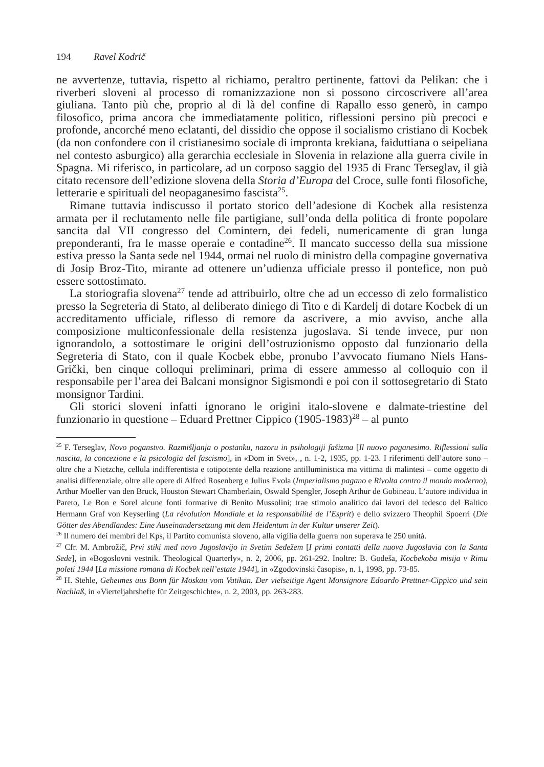194 Ravel Kodrič
ne avvertenze, tuttavia, rispetto al richiamo, peraltro pertinente, fattovi da Pelikan: che i riverberi sloveni al processo di romanizzazione non si possono circoscrivere all’area giuliana. Tanto più che, proprio al di là del confine di Rapallo esso generò, in campo filosofico, prima ancora che immediatamente politico, riflessioni persino più precoci e profonde, ancorché meno eclatanti, del dissidio che oppose il socialismo cristiano di Kocbek (da non confondere con il cristianesimo sociale di impronta krekiana, faiduttiana o seipeliana nel contesto asburgico) alla gerarchia ecclesiale in Slovenia in relazione alla guerra civile in Spagna. Mi riferisco, in particolare, ad un corposo saggio del 1935 di Franc Terseglav, il già citato recensore dell’edizione slovena della Storia d’Europa del Croce, sulle fonti filosofiche, letterarie e spirituali del neopaganesimo fascista<sup>25</sup>.
Rimane tuttavia indiscusso il portato storico dell’adesione di Kocbek alla resistenza armata per il reclutamento nelle file partigiane, sull’onda della politica di fronte popolare sancita dal VII congresso del Comintern, dei fedeli, numericamente di gran lunga preponderanti, fra le masse operaie e contadine<sup>26</sup>. Il mancato successo della sua missione estiva presso la Santa sede nel 1944, ormai nel ruolo di ministro della compagine governativa di Josip Broz-Tito, mirante ad ottenere un’udienza ufficiale presso il pontefice, non può essere sottostimato.
La storiografia slovena<sup>27</sup> tende ad attribuirlo, oltre che ad un eccesso di zelo formalistico presso la Segreteria di Stato, al deliberato diniego di Tito e di Kardelj di dotare Kocbek di un accreditamento ufficiale, riflesso di remore da ascrivere, a mio avviso, anche alla composizione multiconfessionale della resistenza jugoslava. Si tende invece, pur non ignorandolo, a sottostimare le origini dell’ostruzionismo opposto dal funzionario della Segreteria di Stato, con il quale Kocbek ebbe, pronubo l’avvocato fiumano Niels Hans-Grički, ben cinque colloqui preliminari, prima di essere ammesso al colloquio con il responsabile per l’area dei Balcani monsignor Sigismondi e poi con il sottosegretario di Stato monsignor Tardini.
Gli storici sloveni infatti ignorano le origini italo-slovene e dalmate-triestine del funzionario in questione – Eduard Prettner Cippico (1905-1983)<sup>28</sup> – al punto
<sup>25</sup> F. Terseglav, Novo poganstvo. Razmišljanja o postanku, nazoru in psihologiji fašizma [Il nuovo paganesimo. Riflessioni sulla nascita, la concezione e la psicologia del fascismo], in «Dom in Svet», , n. 1-2, 1935, pp. 1-23. I riferimenti dell’autore sono – oltre che a Nietzche, cellula indifferentista e totipotente della reazione antilluministica ma vittima di malintesi – come oggetto di analisi differenziale, oltre alle opere di Alfred Rosenberg e Julius Evola (Imperialismo pagano e Rivolta contro il mondo moderno), Arthur Moeller van den Bruck, Houston Stewart Chamberlain, Oswald Spengler, Joseph Arthur de Gobineau. L’autore individua in Pareto, Le Bon e Sorel alcune fonti formative di Benito Mussolini; trae stimolo analitico dai lavori del tedesco del Baltico Hermann Graf von Keyserling (La révolution Mondiale et la responsabilité de l’Esprit) e dello svizzero Theophil Spoerri (Die Götter des Abendlandes: Eine Auseinandersetzung mit dem Heidentum in der Kultur unserer Zeit).
<sup>26</sup> Il numero dei membri del Kps, il Partito comunista sloveno, alla vigilia della guerra non superava le 250 unità.
<sup>27</sup> Cfr. M. Ambrožič, Prvi stiki med novo Jugoslavijo in Svetim Sedežem [I primi contatti della nuova Jugoslavia con la Santa Sede], in «Bogoslovni vestnik. Theological Quarterly», n. 2, 2006, pp. 261-292. Inoltre: B. Godeša, Kocbekoba misija v Rimu poleti 1944 [La missione romana di Kocbek nell’estate 1944], in «Zgodovinski časopis», n. 1, 1998, pp. 73-85.
<sup>28</sup> H. Stehle, Geheimes aus Bonn für Moskau vom Vatikan. Der vielseitige Agent Monsignore Edoardo Prettner-Cippico und sein Nachlaß, in «Vierteljahrshefte für Zeitgeschichte», n. 2, 2003, pp. 263-283.